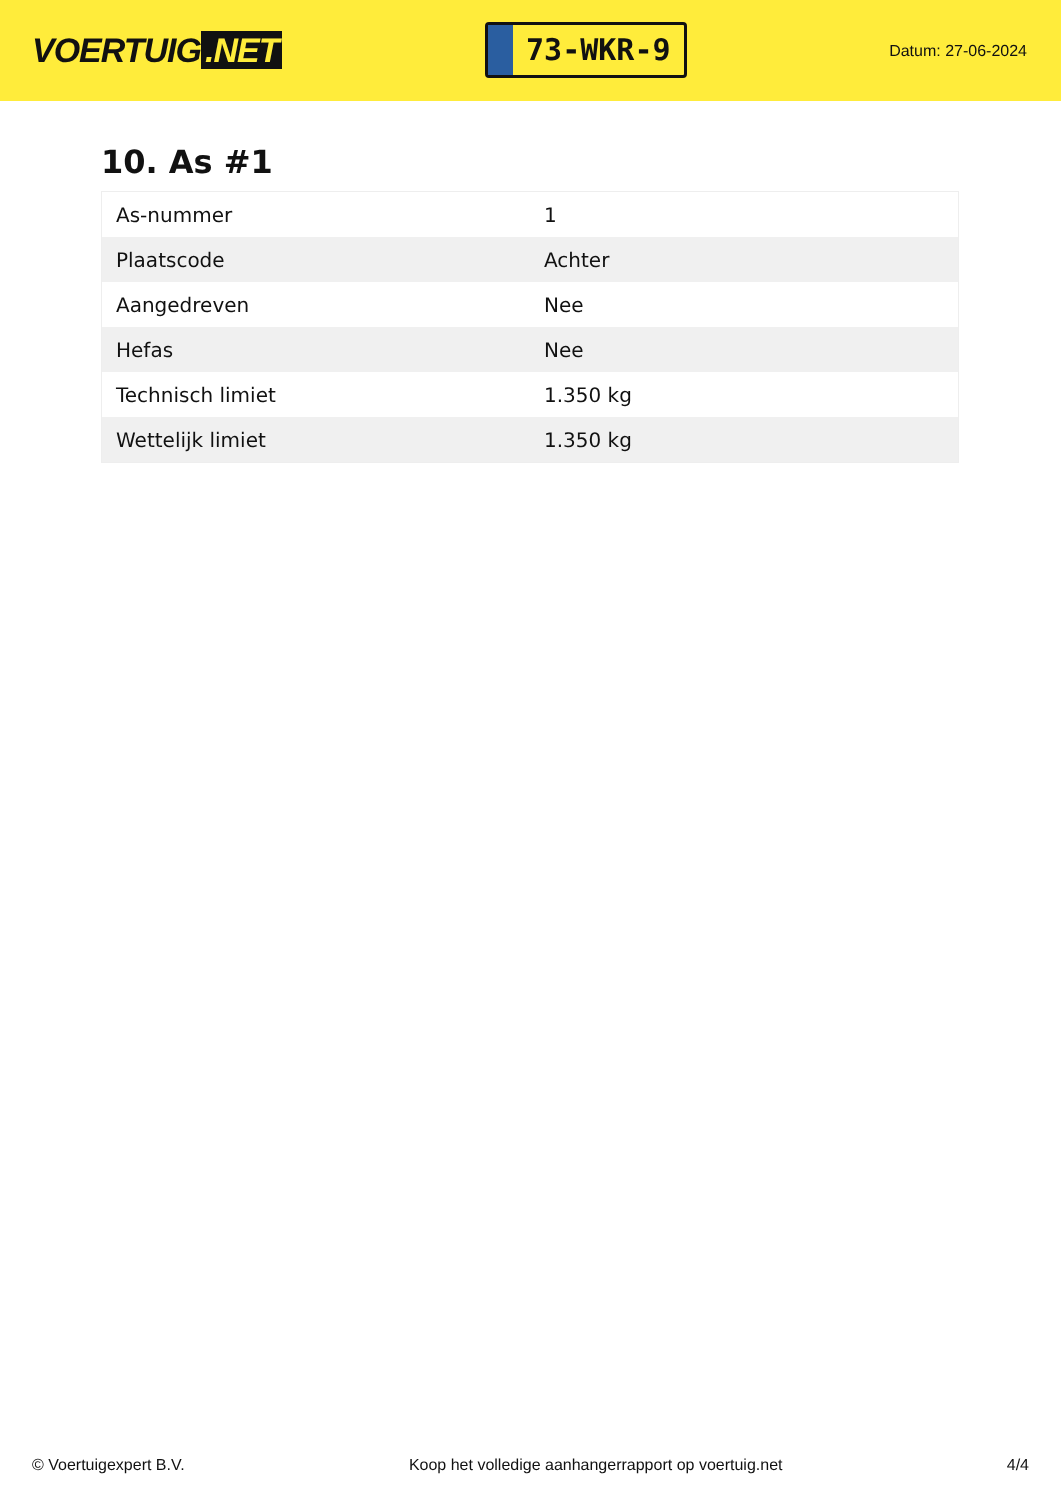VOERTUIG.NET
73-WKR-9
Datum: 27-06-2024
10. As #1
| As-nummer | 1 |
| Plaatscode | Achter |
| Aangedreven | Nee |
| Hefas | Nee |
| Technisch limiet | 1.350 kg |
| Wettelijk limiet | 1.350 kg |
© Voertuigexpert B.V. Koop het volledige aanhangerrapport op voertuig.net 4/4